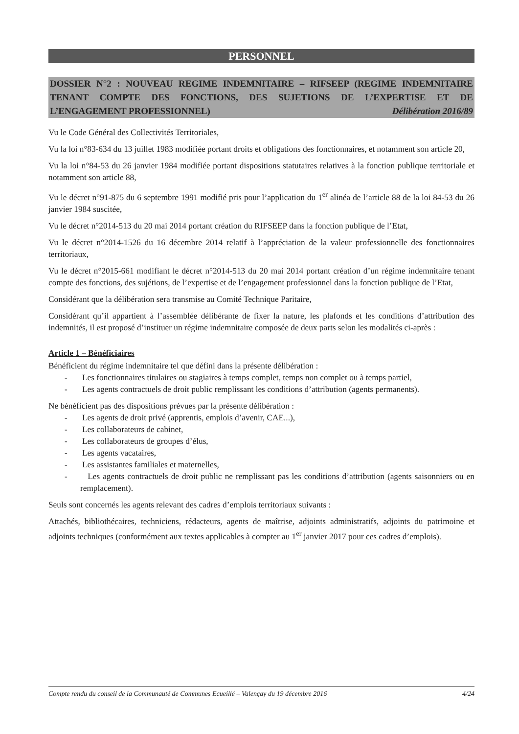PERSONNEL
DOSSIER N°2 : NOUVEAU REGIME INDEMNITAIRE – RIFSEEP (REGIME INDEMNITAIRE TENANT COMPTE DES FONCTIONS, DES SUJETIONS DE L’EXPERTISE ET DE L’ENGAGEMENT PROFESSIONNEL) Délibération 2016/89
Vu le Code Général des Collectivités Territoriales,
Vu la loi n°83-634 du 13 juillet 1983 modifiée portant droits et obligations des fonctionnaires, et notamment son article 20,
Vu la loi n°84-53 du 26 janvier 1984 modifiée portant dispositions statutaires relatives à la fonction publique territoriale et notamment son article 88,
Vu le décret n°91-875 du 6 septembre 1991 modifié pris pour l’application du 1<sup>er</sup> alinéa de l’article 88 de la loi 84-53 du 26 janvier 1984 suscitée,
Vu le décret n°2014-513 du 20 mai 2014 portant création du RIFSEEP dans la fonction publique de l’Etat,
Vu le décret n°2014-1526 du 16 décembre 2014 relatif à l’appréciation de la valeur professionnelle des fonctionnaires territoriaux,
Vu le décret n°2015-661 modifiant le décret n°2014-513 du 20 mai 2014 portant création d’un régime indemnitaire tenant compte des fonctions, des sujétions, de l’expertise et de l’engagement professionnel dans la fonction publique de l’Etat,
Considérant que la délibération sera transmise au Comité Technique Paritaire,
Considérant qu’il appartient à l’assemblée délibérante de fixer la nature, les plafonds et les conditions d’attribution des indemnités, il est proposé d’instituer un régime indemnitaire composée de deux parts selon les modalités ci-après :
Article 1 – Bénéficiaires
Bénéficient du régime indemnitaire tel que défini dans la présente délibération :
- Les fonctionnaires titulaires ou stagiaires à temps complet, temps non complet ou à temps partiel,
- Les agents contractuels de droit public remplissant les conditions d’attribution (agents permanents).
Ne bénéficient pas des dispositions prévues par la présente délibération :
- Les agents de droit privé (apprentis, emplois d’avenir, CAE...),
- Les collaborateurs de cabinet,
- Les collaborateurs de groupes d’élus,
- Les agents vacataires,
- Les assistantes familiales et maternelles,
- Les agents contractuels de droit public ne remplissant pas les conditions d’attribution (agents saisonniers ou en remplacement).
Seuls sont concernés les agents relevant des cadres d’emplois territoriaux suivants :
Attachés, bibliothécaires, techniciens, rédacteurs, agents de maîtrise, adjoints administratifs, adjoints du patrimoine et adjoints techniques (conformément aux textes applicables à compter au 1<sup>er</sup> janvier 2017 pour ces cadres d’emplois).
Compte rendu du conseil de la Communauté de Communes Ecueillé – Valençay du 19 décembre 2016 4/24